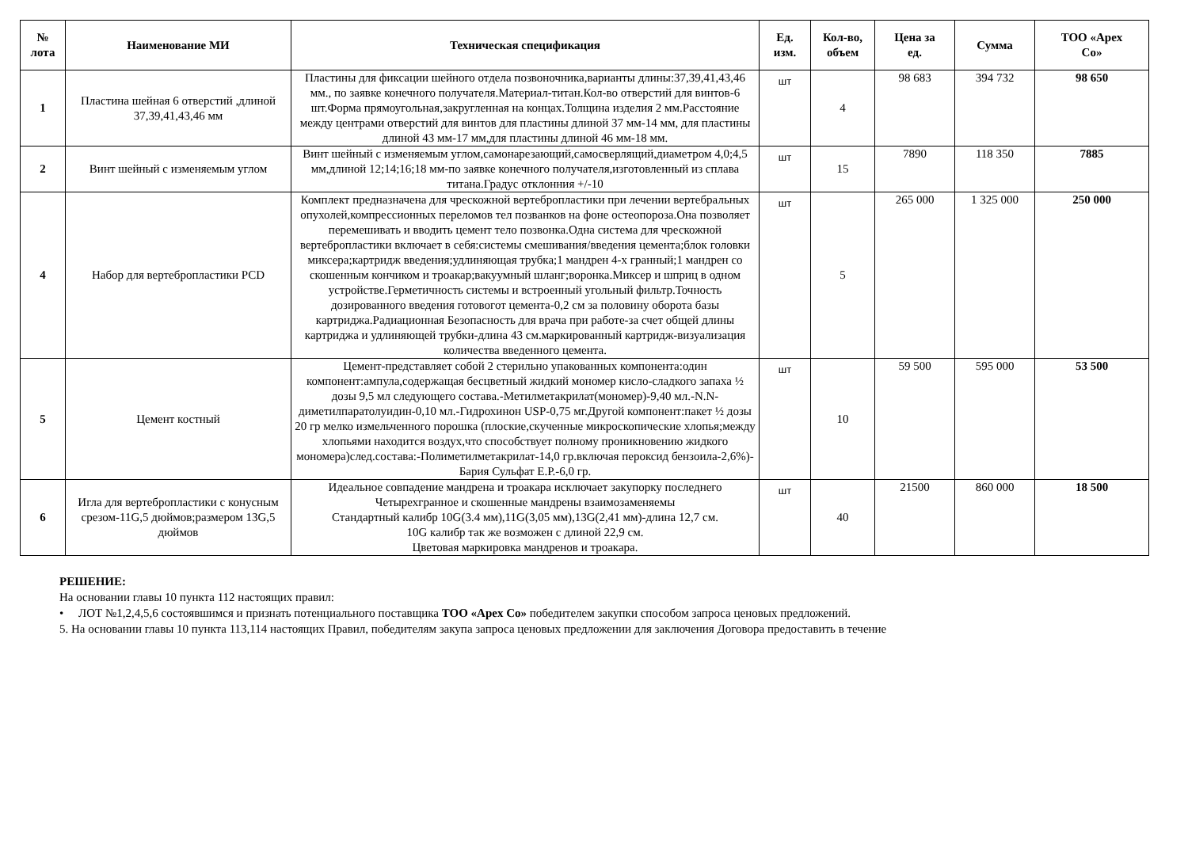| № лота | Наименование МИ | Техническая спецификация | Ед. изм. | Кол-во, объем | Цена за ед. | Сумма | ТОО «Apex Co» |
| --- | --- | --- | --- | --- | --- | --- | --- |
| 1 | Пластина шейная 6 отверстий ,длиной 37,39,41,43,46 мм | Пластины для фиксации шейного отдела позвоночника,варианты длины:37,39,41,43,46 мм., по заявке конечного получателя.Материал-титан.Кол-во отверстий для винтов-6 шт.Форма прямоугольная,закругленная на концах.Толщина изделия 2 мм.Расстояние между центрами отверстий для винтов для пластины длиной 37 мм-14 мм, для пластины длиной 43 мм-17 мм,для пластины длиной 46 мм-18 мм. | шт | 4 | 98 683 | 394 732 | 98 650 |
| 2 | Винт шейный с изменяемым углом | Винт шейный с изменяемым углом,самонарезающий,самосверлящий,диаметром 4,0;4,5 мм,длиной 12;14;16;18 мм-по заявке конечного получателя,изготовленный из сплава титана.Градус отклонния +/-10 | шт | 15 | 7890 | 118 350 | 7885 |
| 4 | Набор для вертебропластики PCD | Комплект предназначена для чрескожной вертебропластики при лечении вертебральных опухолей,компрессионных переломов тел позванков на фоне остеопороза.Она позволяет перемешивать и вводить цемент тело позвонка.Одна система для чрескожной вертебропластики включает в себя:системы смешивания/введения цемента;блок головки миксера;картридж введения;удлиняющая трубка;1 мандрен 4-х гранный;1 мандрен со скошенным кончиком и троакар;вакуумный шланг;воронка.Миксер и шприц в одном устройстве.Герметичность системы и встроенный угольный фильтр.Точность дозированного введения готовогот цемента-0,2 см за половину оборота базы картриджа.Радиационная Безопасность для врача при работе-за счет общей длины картриджа и удлиняющей трубки-длина 43 см.маркированный картридж-визуализация количества введенного цемента. | шт | 5 | 265 000 | 1 325 000 | 250 000 |
| 5 | Цемент костный | Цемент-представляет собой 2 стерильно упакованных компонента:один компонент:ампула,содержащая бесцветный жидкий мономер кисло-сладкого запаха ½ дозы 9,5 мл следующего состава.-Метилметакрилат(мономер)-9,40 мл.-N.N-диметилпаратолуидин-0,10 мл.-Гидрохинон USP-0,75 мг.Другой компонент:пакет ½ дозы 20 гр мелко измельченного порошка (плоские,скученные микроскопические хлопья;между хлопьями находится воздух,что способствует полному проникновению жидкого мономера)след.состава:-Полиметилметакрилат-14,0 гр.включая пероксид бензоила-2,6%)-Бария Сульфат Е.Р.-6,0 гр. | шт | 10 | 59 500 | 595 000 | 53 500 |
| 6 | Игла для вертебропластики с конусным срезом-11G,5 дюймов;размером 13G,5 дюймов | Идеальное совпадение мандрена и троакара исключает закупорку последнего Четырехгранное и скошенные мандрены взаимозаменяемы Стандартный калибр 10G(3.4 мм),11G(3,05 мм),13G(2,41 мм)-длина 12,7 см. 10G калибр так же возможен с длиной 22,9 см. Цветовая маркировка мандренов и троакара. | шт | 40 | 21500 | 860 000 | 18 500 |
РЕШЕНИЕ:
На основании главы 10 пункта 112 настоящих правил:
• ЛОТ №1,2,4,5,6 состоявшимся и признать потенциального поставщика ТОО «Apex Co» победителем закупки способом запроса ценовых предложений.
5. На основании главы 10 пункта 113,114 настоящих Правил, победителям закупа запроса ценовых предложении для заключения Договора предоставить в течение